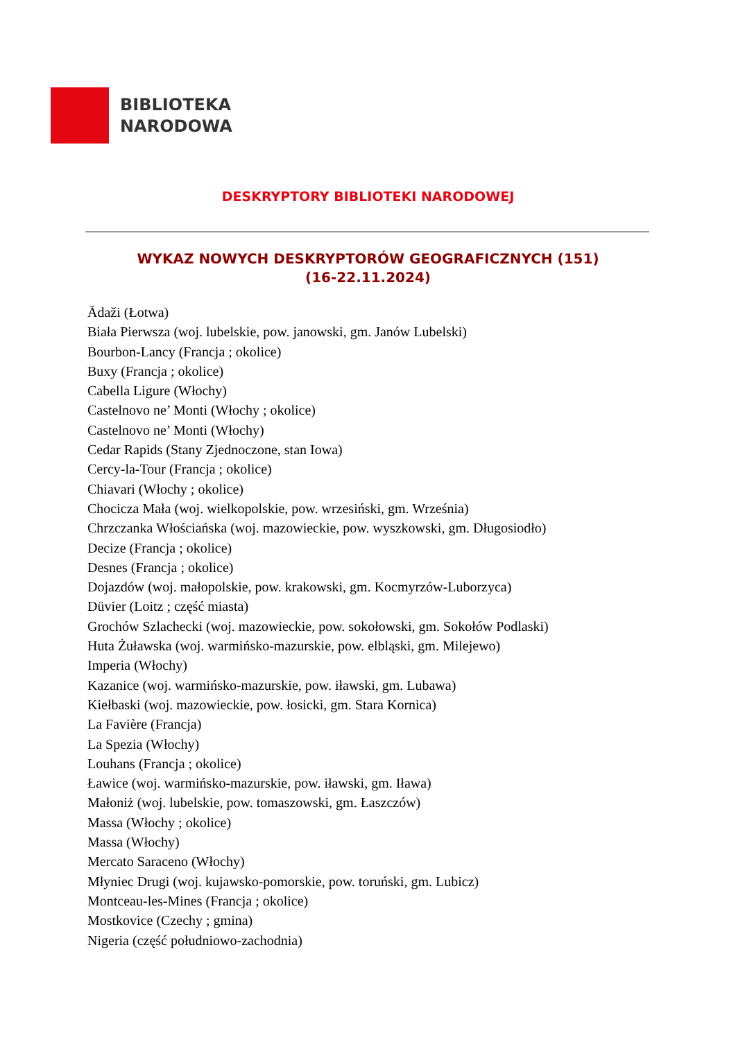BIBLIOTEKA
NARODOWA
DESKRYPTORY BIBLIOTEKI NARODOWEJ
WYKAZ NOWYCH DESKRYPTORÓW GEOGRAFICZNYCH (151)
(16-22.11.2024)
Ādaži (Łotwa)
Biała Pierwsza (woj. lubelskie, pow. janowski, gm. Janów Lubelski)
Bourbon-Lancy (Francja ; okolice)
Buxy (Francja ; okolice)
Cabella Ligure (Włochy)
Castelnovo ne’ Monti (Włochy ; okolice)
Castelnovo ne’ Monti (Włochy)
Cedar Rapids (Stany Zjednoczone, stan Iowa)
Cercy-la-Tour (Francja ; okolice)
Chiavari (Włochy ; okolice)
Chocicza Mała (woj. wielkopolskie, pow. wrzesiński, gm. Września)
Chrzczanka Włościańska (woj. mazowieckie, pow. wyszkowski, gm. Długosiodło)
Decize (Francja ; okolice)
Desnes (Francja ; okolice)
Dojazdów (woj. małopolskie, pow. krakowski, gm. Kocmyrzów-Luborzyca)
Düvier (Loitz ; część miasta)
Grochów Szlachecki (woj. mazowieckie, pow. sokołowski, gm. Sokołów Podlaski)
Huta Żuławska (woj. warmińsko-mazurskie, pow. elbląski, gm. Milejewo)
Imperia (Włochy)
Kazanice (woj. warmińsko-mazurskie, pow. iławski, gm. Lubawa)
Kiełbaski (woj. mazowieckie, pow. łosicki, gm. Stara Kornica)
La Favière (Francja)
La Spezia (Włochy)
Louhans (Francja ; okolice)
Ławice (woj. warmińsko-mazurskie, pow. iławski, gm. Iława)
Małoniż (woj. lubelskie, pow. tomaszowski, gm. Łaszczów)
Massa (Włochy ; okolice)
Massa (Włochy)
Mercato Saraceno (Włochy)
Młyniec Drugi (woj. kujawsko-pomorskie, pow. toruński, gm. Lubicz)
Montceau-les-Mines (Francja ; okolice)
Mostkovice (Czechy ; gmina)
Nigeria (część południowo-zachodnia)